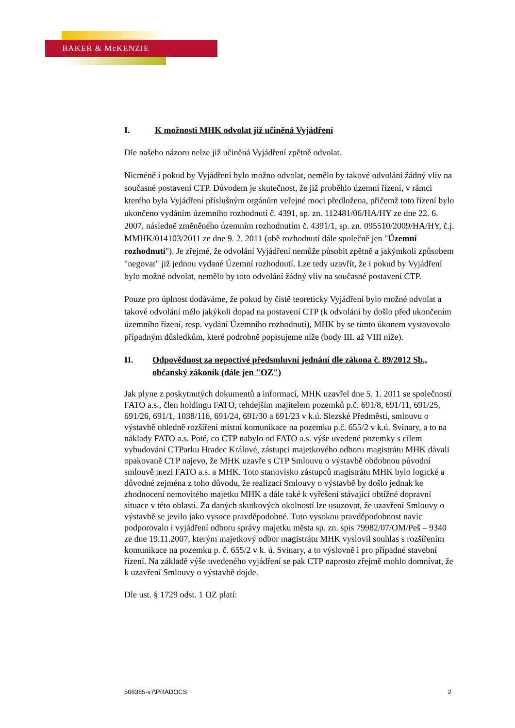BAKER & McKENZIE
I. K možnosti MHK odvolat již učiněná Vyjádření
Dle našeho názoru nelze již učiněná Vyjádření zpětně odvolat.
Nicméně i pokud by Vyjádření bylo možno odvolat, nemělo by takové odvolání žádný vliv na současné postavení CTP. Důvodem je skutečnost, že již proběhlo územní řízení, v rámci kterého byla Vyjádření příslušným orgánům veřejné moci předložena, přičemž toto řízení bylo ukončeno vydáním územního rozhodnutí č. 4391, sp. zn. 112481/06/HA/HY ze dne 22. 6. 2007, následně změněného územním rozhodnutím č. 4391/1, sp. zn. 095510/2009/HA/HY, č.j. MMHK/014103/2011 ze dne 9. 2. 2011 (obě rozhodnutí dále společně jen "Územní rozhodnutí"). Je zřejmé, že odvolání Vyjádření nemůže působit zpětně a jakýmkoli způsobem "negovat" již jednou vydané Územní rozhodnutí. Lze tedy uzavřít, že i pokud by Vyjádření bylo možné odvolat, nemělo by toto odvolání žádný vliv na současné postavení CTP.
Pouze pro úplnost dodáváme, že pokud by čistě teoreticky Vyjádření bylo možné odvolat a takové odvolání mělo jakýkoli dopad na postavení CTP (k odvolání by došlo před ukončením územního řízení, resp. vydání Územního rozhodnutí), MHK by se tímto úkonem vystavovalo případným důsledkům, které podrobně popisujeme níže (body III. až VIII níže).
II. Odpovědnost za nepoctivé předsmluvní jednání dle zákona č. 89/2012 Sb., občanský zákoník (dále jen "OZ")
Jak plyne z poskytnutých dokumentů a informací, MHK uzavřel dne 5. 1. 2011 se společností FATO a.s., člen holdingu FATO, tehdejším majitelem pozemků p.č. 691/8, 691/11, 691/25, 691/26, 691/1, 1038/116, 691/24, 691/30 a 691/23 v k.ú. Slezské Předměstí, smlouvu o výstavbě ohledně rozšíření místní komunikace na pozemku p.č. 655/2 v k.ú. Svinary, a to na náklady FATO a.s. Poté, co CTP nabylo od FATO a.s. výše uvedené pozemky s cílem vybudování CTParku Hradec Králové, zástupci majetkového odboru magistrátu MHK dávali opakovaně CTP najevo, že MHK uzavře s CTP Smlouvu o výstavbě obdobnou původní smlouvě mezi FATO a.s. a MHK. Toto stanovisko zástupců magistrátu MHK bylo logické a důvodné zejména z toho důvodu, že realizací Smlouvy o výstavbě by došlo jednak ke zhodnocení nemovitého majetku MHK a dále také k vyřešení stávající obtížné dopravní situace v této oblasti. Za daných skutkových okolností lze usuzovat, že uzavření Smlouvy o výstavbě se jevilo jako vysoce pravděpodobné. Tuto vysokou pravděpodobnost navíc podporovalo i vyjádření odboru správy majetku města sp. zn. spis 79982/07/OM/Peš – 9340 ze dne 19.11.2007, kterým majetkový odbor magistrátu MHK vyslovil souhlas s rozšířením komunikace na pozemku p. č. 655/2 v k. ú. Svinary, a to výslovně i pro případné stavební řízení. Na základě výše uvedeného vyjádření se pak CTP naprosto zřejmě mohlo domnívat, že k uzavření Smlouvy o výstavbě dojde.
Dle ust. § 1729 odst. 1 OZ platí:
506385-v7\PRADOCS 2